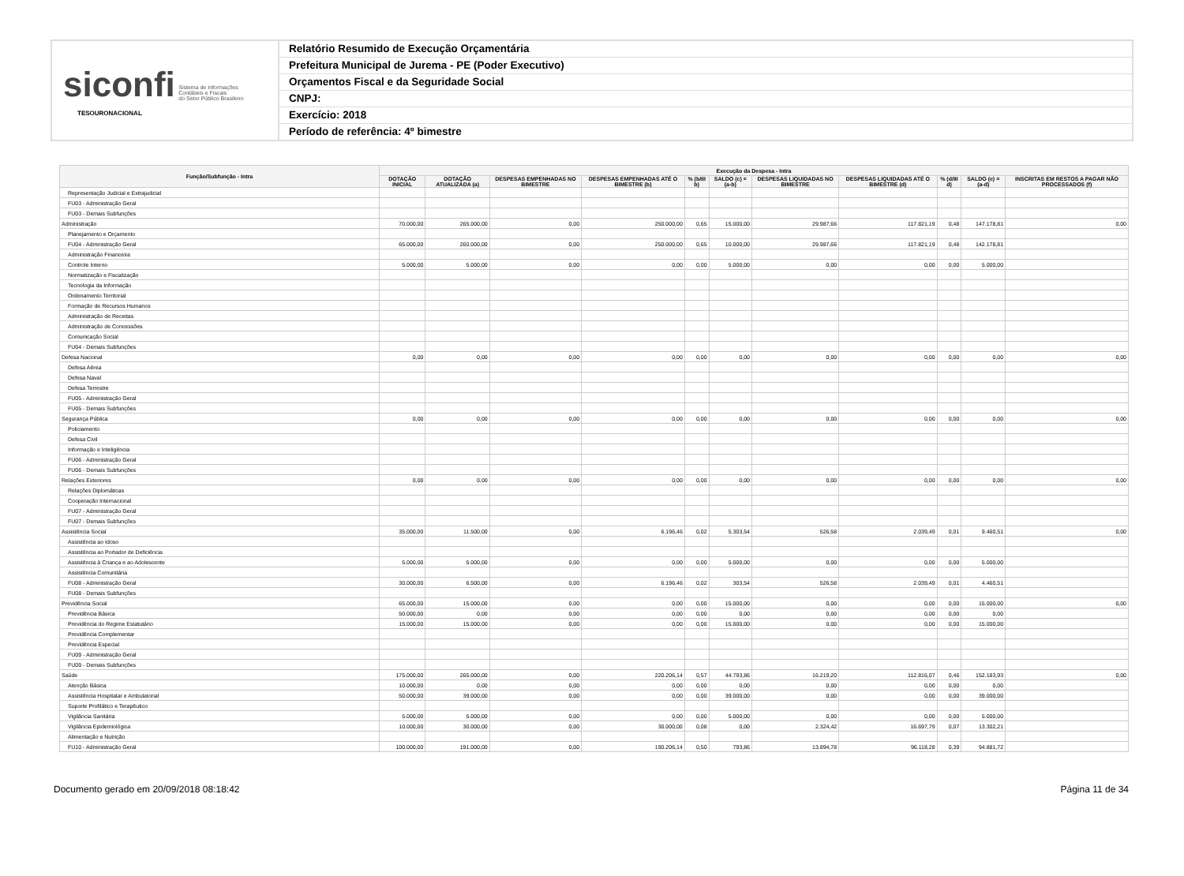siconfi Sistema de Informações
Contábeis e Fiscais
do Setor Público Brasileiro
TESOURONACIONAL
Relatório Resumido de Execução Orçamentária
Prefeitura Municipal de Jurema - PE (Poder Executivo)
Orçamentos Fiscal e da Seguridade Social
CNPJ:
Exercício: 2018
Período de referência: 4º bimestre
| Função/Subfunção - Intra | Execução da Despesa - Intra | | | | | | | | | | |
| --- | --- | --- | --- | --- | --- | --- | --- | --- | --- | --- | --- |
| | DOTAÇÃO INICIAL | DOTAÇÃO ATUALIZADA (a) | DESPESAS EMPENHADAS NO BIMESTRE | DESPESAS EMPENHADAS ATÉ O BIMESTRE (b) | % (b/III b) | SALDO (c) = (a-b) | DESPESAS LIQUIDADAS NO BIMESTRE | DESPESAS LIQUIDADAS ATÉ O BIMESTRE (d) | % (d/III d) | SALDO (e) = (a-d) | INSCRITAS EM RESTOS A PAGAR NÃO PROCESSADOS (f) |
| Representação Judicial e Extrajudicial | | | | | | | | | | | |
| FU03 - Administração Geral | | | | | | | | | | | |
| FU03 - Demais Subfunções | | | | | | | | | | | |
| Administração | 70.000,00 | 265.000,00 | 0,00 | 250.000,00 | 0,65 | 15.000,00 | 29.987,66 | 117.821,19 | 0,48 | 147.178,81 | 0,00 |
| Planejamento e Orçamento | | | | | | | | | | | |
| FU04 - Administração Geral | 65.000,00 | 260.000,00 | 0,00 | 250.000,00 | 0,65 | 10.000,00 | 29.987,66 | 117.821,19 | 0,48 | 142.178,81 | |
| Administração Financeira | | | | | | | | | | | |
| Controle Interno | 5.000,00 | 5.000,00 | 0,00 | 0,00 | 0,00 | 5.000,00 | 0,00 | 0,00 | 0,00 | 5.000,00 | |
| Normatização e Fiscalização | | | | | | | | | | | |
| Tecnologia da Informação | | | | | | | | | | | |
| Ordenamento Territorial | | | | | | | | | | | |
| Formação de Recursos Humanos | | | | | | | | | | | |
| Administração de Receitas | | | | | | | | | | | |
| Administração de Concessões | | | | | | | | | | | |
| Comunicação Social | | | | | | | | | | | |
| FU04 - Demais Subfunções | | | | | | | | | | | |
| Defesa Nacional | 0,00 | 0,00 | 0,00 | 0,00 | 0,00 | 0,00 | 0,00 | 0,00 | 0,00 | 0,00 | 0,00 |
| Defesa Aérea | | | | | | | | | | | |
| Defesa Naval | | | | | | | | | | | |
| Defesa Terrestre | | | | | | | | | | | |
| FU05 - Administração Geral | | | | | | | | | | | |
| FU05 - Demais Subfunções | | | | | | | | | | | |
| Segurança Pública | 0,00 | 0,00 | 0,00 | 0,00 | 0,00 | 0,00 | 0,00 | 0,00 | 0,00 | 0,00 | 0,00 |
| Policiamento | | | | | | | | | | | |
| Defesa Civil | | | | | | | | | | | |
| Informação e Inteligência | | | | | | | | | | | |
| FU06 - Administração Geral | | | | | | | | | | | |
| FU06 - Demais Subfunções | | | | | | | | | | | |
| Relações Exteriores | 0,00 | 0,00 | 0,00 | 0,00 | 0,00 | 0,00 | 0,00 | 0,00 | 0,00 | 0,00 | 0,00 |
| Relações Diplomáticas | | | | | | | | | | | |
| Cooperação Internacional | | | | | | | | | | | |
| FU07 - Administração Geral | | | | | | | | | | | |
| FU07 - Demais Subfunções | | | | | | | | | | | |
| Assistência Social | 35.000,00 | 11.500,00 | 0,00 | 6.196,46 | 0,02 | 5.303,54 | 526,58 | 2.039,49 | 0,01 | 9.460,51 | 0,00 |
| Assistência ao Idoso | | | | | | | | | | | |
| Assistência ao Portador de Deficiência | | | | | | | | | | | |
| Assistência à Criança e ao Adolescente | 5.000,00 | 5.000,00 | 0,00 | 0,00 | 0,00 | 5.000,00 | 0,00 | 0,00 | 0,00 | 5.000,00 | |
| Assistência Comunitária | | | | | | | | | | | |
| FU08 - Administração Geral | 30.000,00 | 6.500,00 | 0,00 | 6.196,46 | 0,02 | 303,54 | 526,58 | 2.039,49 | 0,01 | 4.460,51 | |
| FU08 - Demais Subfunções | | | | | | | | | | | |
| Previdência Social | 65.000,00 | 15.000,00 | 0,00 | 0,00 | 0,00 | 15.000,00 | 0,00 | 0,00 | 0,00 | 15.000,00 | 0,00 |
| Previdência Básica | 50.000,00 | 0,00 | 0,00 | 0,00 | 0,00 | 0,00 | 0,00 | 0,00 | 0,00 | 0,00 | |
| Previdência do Regime Estatutário | 15.000,00 | 15.000,00 | 0,00 | 0,00 | 0,00 | 15.000,00 | 0,00 | 0,00 | 0,00 | 15.000,00 | |
| Previdência Complementar | | | | | | | | | | | |
| Previdência Especial | | | | | | | | | | | |
| FU09 - Administração Geral | | | | | | | | | | | |
| FU09 - Demais Subfunções | | | | | | | | | | | |
| Saúde | 175.000,00 | 265.000,00 | 0,00 | 220.206,14 | 0,57 | 44.793,86 | 16.219,20 | 112.816,07 | 0,46 | 152.183,93 | 0,00 |
| Atenção Básica | 10.000,00 | 0,00 | 0,00 | 0,00 | 0,00 | 0,00 | 0,00 | 0,00 | 0,00 | 0,00 | |
| Assistência Hospitalar e Ambulatorial | 50.000,00 | 39.000,00 | 0,00 | 0,00 | 0,00 | 39.000,00 | 0,00 | 0,00 | 0,00 | 39.000,00 | |
| Suporte Profilático e Terapêutico | | | | | | | | | | | |
| Vigilância Sanitária | 5.000,00 | 5.000,00 | 0,00 | 0,00 | 0,00 | 5.000,00 | 0,00 | 0,00 | 0,00 | 5.000,00 | |
| Vigilância Epidemiológica | 10.000,00 | 30.000,00 | 0,00 | 30.000,00 | 0,08 | 0,00 | 2.324,42 | 16.697,79 | 0,07 | 13.302,21 | |
| Alimentação e Nutrição | | | | | | | | | | | |
| FU10 - Administração Geral | 100.000,00 | 191.000,00 | 0,00 | 190.206,14 | 0,50 | 793,86 | 13.894,78 | 96.118,28 | 0,39 | 94.881,72 | |
Documento gerado em 20/09/2018 08:18:42 Página 11 de 34